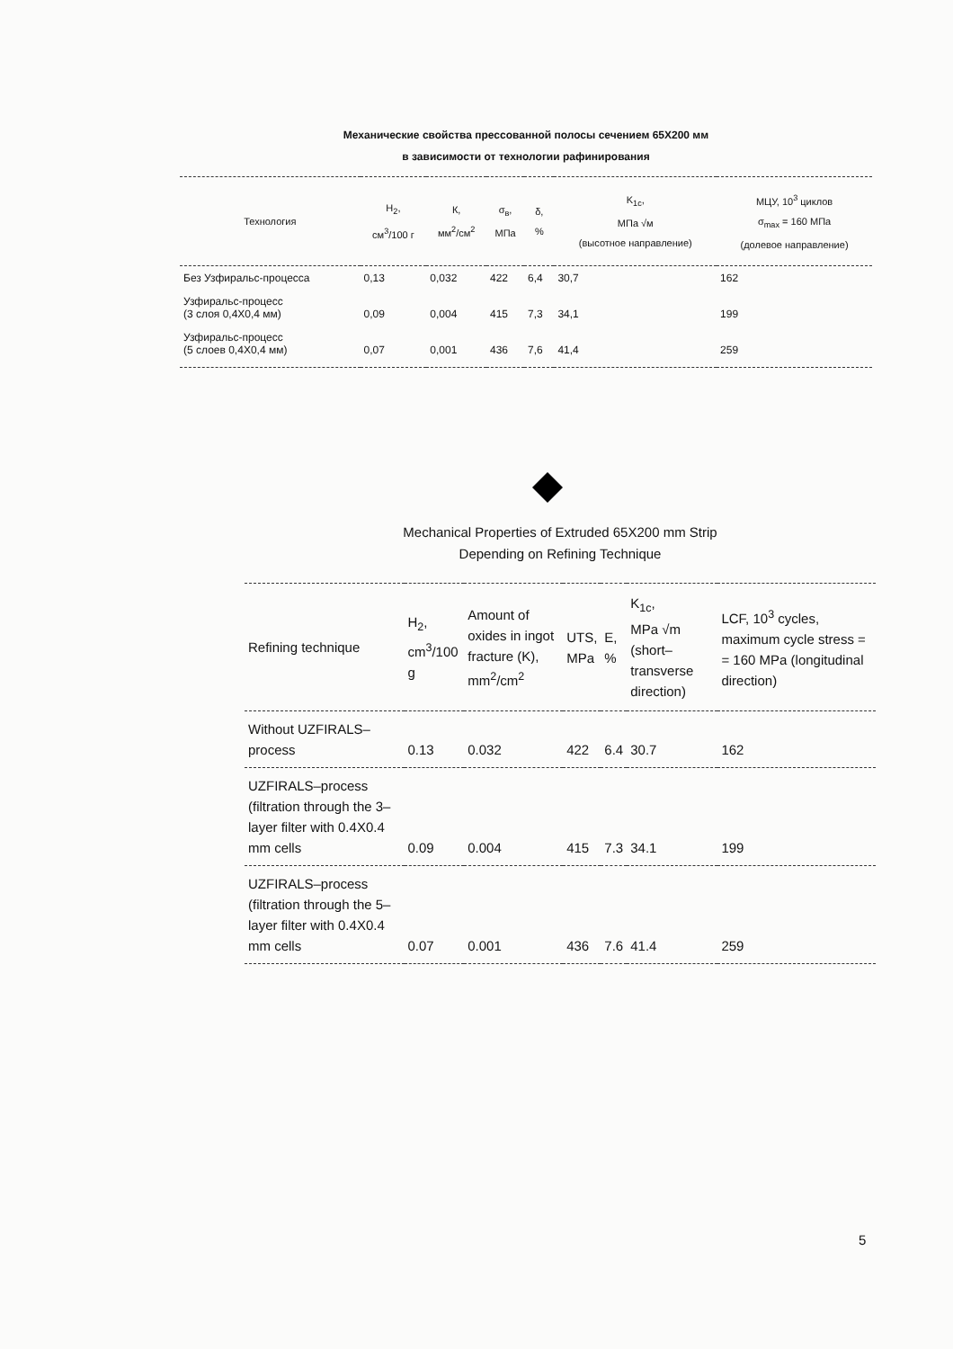Механические свойства прессованной полосы сечением 65X200 мм
в зависимости от технологии рафинирования
| Технология | H<sub>2</sub>, см<sup>3</sup>/100 г | К, мм<sup>2</sup>/см<sup>2</sup> | σ<sub>в</sub>, МПа | δ, % | K<sub>1c</sub>, МПа √м (высотное направление) | МЦУ, 10<sup>3</sup> циклов σ<sub>max</sub> = 160 МПа (долевое направление) |
| --- | --- | --- | --- | --- | --- | --- |
| Без Узфиральс-процесса | 0,13 | 0,032 | 422 | 6,4 | 30,7 | 162 |
| Узфиральс-процесс (3 слоя 0,4X0,4 мм) | 0,09 | 0,004 | 415 | 7,3 | 34,1 | 199 |
| Узфиральс-процесс (5 слоев 0,4X0,4 мм) | 0,07 | 0,001 | 436 | 7,6 | 41,4 | 259 |
Mechanical Properties of Extruded 65X200 mm Strip
Depending on Refining Technique
| Refining technique | H<sub>2</sub>, cm<sup>3</sup>/100 g | Amount of oxides in ingot fracture (K), mm<sup>2</sup>/cm<sup>2</sup> | UTS, MPa | E, % | K<sub>1c</sub>, MPa √m (short–transverse direction) | LCF, 10<sup>3</sup> cycles, maximum cycle stress = = 160 MPa (longitudinal direction) |
| --- | --- | --- | --- | --- | --- | --- |
| Without UZFIRALS–process | 0.13 | 0.032 | 422 | 6.4 | 30.7 | 162 |
| UZFIRALS–process (filtration through the 3–layer filter with 0.4X0.4 mm cells | 0.09 | 0.004 | 415 | 7.3 | 34.1 | 199 |
| UZFIRALS–process (filtration through the 5–layer filter with 0.4X0.4 mm cells | 0.07 | 0.001 | 436 | 7.6 | 41.4 | 259 |
5